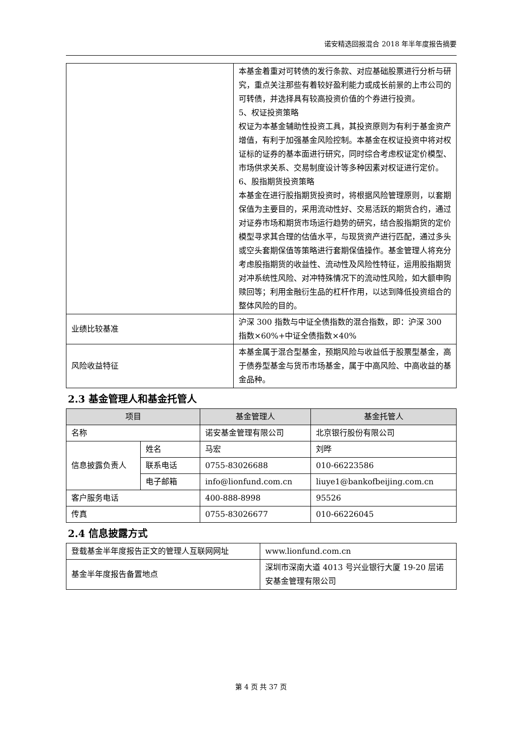诺安精选回报混合 2018 年半年度报告摘要
| | 本基金着重对可转债的发行条款、对应基础股票进行分析与研究，重点关注那些有着较好盈利能力或成长前景的上市公司的可转债，并选择具有较高投资价值的个券进行投资。 5、权证投资策略 权证为本基金辅助性投资工具，其投资原则为有利于基金资产增值，有利于加强基金风险控制。本基金在权证投资中将对权证标的证券的基本面进行研究，同时综合考虑权证定价模型、市场供求关系、交易制度设计等多种因素对权证进行定价。 6、股指期货投资策略 本基金在进行股指期货投资时，将根据风险管理原则，以套期保值为主要目的，采用流动性好、交易活跃的期货合约，通过对证券市场和期货市场运行趋势的研究，结合股指期货的定价模型寻求其合理的估值水平，与现货资产进行匹配，通过多头或空头套期保值等策略进行套期保值操作。基金管理人将充分考虑股指期货的收益性、流动性及风险性特征，运用股指期货对冲系统性风险、对冲特殊情况下的流动性风险，如大额申购赎回等；利用金融衍生品的杠杆作用，以达到降低投资组合的整体风险的目的。 |
| 业绩比较基准 | 沪深 300 指数与中证全债指数的混合指数，即：沪深 300 指数×60%+中证全债指数×40% |
| 风险收益特征 | 本基金属于混合型基金，预期风险与收益低于股票型基金，高于债券型基金与货币市场基金，属于中高风险、中高收益的基金品种。 |
2.3 基金管理人和基金托管人
| 项目 | | 基金管理人 | 基金托管人 |
| --- | --- | --- | --- |
| 名称 | | 诺安基金管理有限公司 | 北京银行股份有限公司 |
| 信息披露负责人 | 姓名 | 马宏 | 刘晔 |
| | 联系电话 | 0755-83026688 | 010-66223586 |
| | 电子邮箱 | info@lionfund.com.cn | liuye1@bankofbeijing.com.cn |
| 客户服务电话 | | 400-888-8998 | 95526 |
| 传真 | | 0755-83026677 | 010-66226045 |
2.4 信息披露方式
| 登载基金半年度报告正文的管理人互联网网址 | www.lionfund.com.cn |
| 基金半年度报告备置地点 | 深圳市深南大道 4013 号兴业银行大厦 19-20 层诺安基金管理有限公司 |
第 4 页 共 37 页